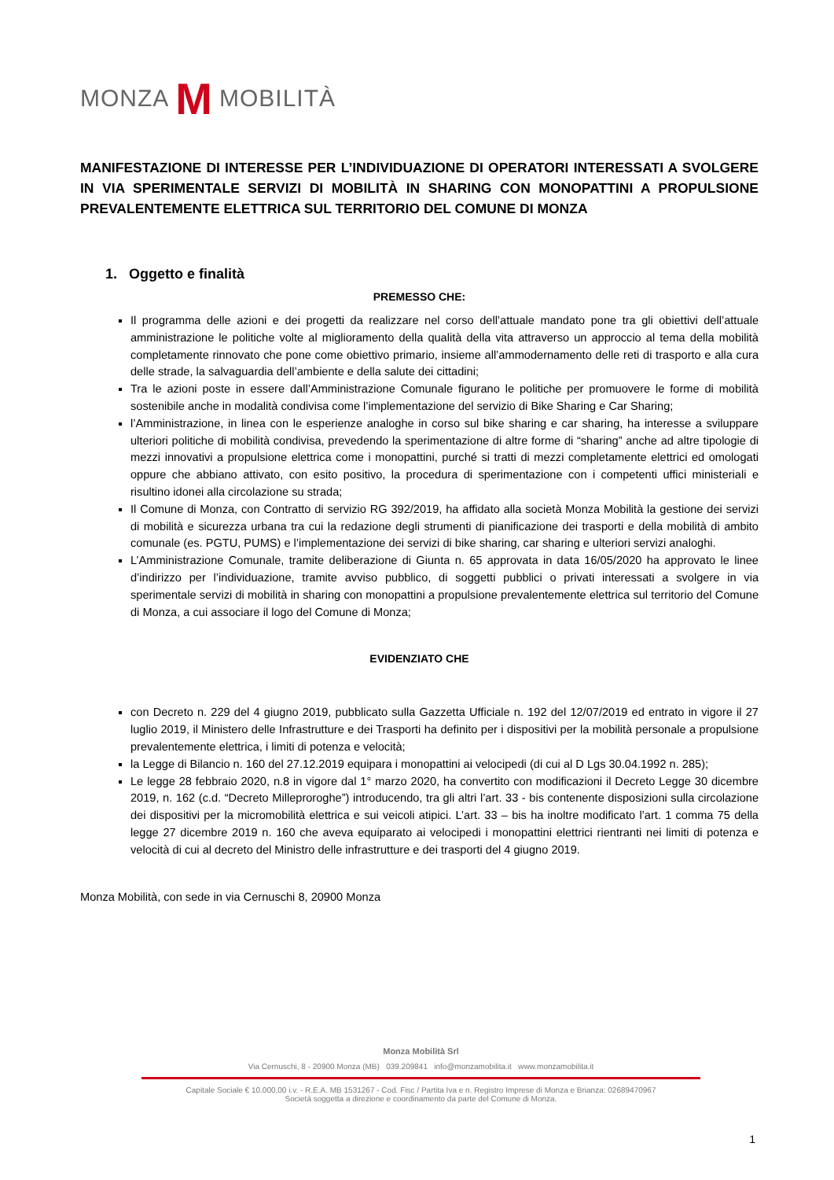MONZA M MOBILITÀ
MANIFESTAZIONE DI INTERESSE PER L’INDIVIDUAZIONE DI OPERATORI INTERESSATI A SVOLGERE IN VIA SPERIMENTALE SERVIZI DI MOBILITÀ IN SHARING CON MONOPATTINI A PROPULSIONE PREVALENTEMENTE ELETTRICA SUL TERRITORIO DEL COMUNE DI MONZA
1. Oggetto e finalità
PREMESSO CHE:
Il programma delle azioni e dei progetti da realizzare nel corso dell’attuale mandato pone tra gli obiettivi dell’attuale amministrazione le politiche volte al miglioramento della qualità della vita attraverso un approccio al tema della mobilità completamente rinnovato che pone come obiettivo primario, insieme all’ammodernamento delle reti di trasporto e alla cura delle strade, la salvaguardia dell’ambiente e della salute dei cittadini;
Tra le azioni poste in essere dall’Amministrazione Comunale figurano le politiche per promuovere le forme di mobilità sostenibile anche in modalità condivisa come l’implementazione del servizio di Bike Sharing e Car Sharing;
l’Amministrazione, in linea con le esperienze analoghe in corso sul bike sharing e car sharing, ha interesse a sviluppare ulteriori politiche di mobilità condivisa, prevedendo la sperimentazione di altre forme di “sharing” anche ad altre tipologie di mezzi innovativi a propulsione elettrica come i monopattini, purché si tratti di mezzi completamente elettrici ed omologati oppure che abbiano attivato, con esito positivo, la procedura di sperimentazione con i competenti uffici ministeriali e risultino idonei alla circolazione su strada;
Il Comune di Monza, con Contratto di servizio RG 392/2019, ha affidato alla società Monza Mobilità la gestione dei servizi di mobilità e sicurezza urbana tra cui la redazione degli strumenti di pianificazione dei trasporti e della mobilità di ambito comunale (es. PGTU, PUMS) e l’implementazione dei servizi di bike sharing, car sharing e ulteriori servizi analoghi.
L’Amministrazione Comunale, tramite deliberazione di Giunta n. 65 approvata in data 16/05/2020 ha approvato le linee d’indirizzo per l’individuazione, tramite avviso pubblico, di soggetti pubblici o privati interessati a svolgere in via sperimentale servizi di mobilità in sharing con monopattini a propulsione prevalentemente elettrica sul territorio del Comune di Monza, a cui associare il logo del Comune di Monza;
EVIDENZIATO CHE
con Decreto n. 229 del 4 giugno 2019, pubblicato sulla Gazzetta Ufficiale n. 192 del 12/07/2019 ed entrato in vigore il 27 luglio 2019, il Ministero delle Infrastrutture e dei Trasporti ha definito per i dispositivi per la mobilità personale a propulsione prevalentemente elettrica, i limiti di potenza e velocità;
la Legge di Bilancio n. 160 del 27.12.2019 equipara i monopattini ai velocipedi (di cui al D Lgs 30.04.1992 n. 285);
Le legge 28 febbraio 2020, n.8 in vigore dal 1° marzo 2020, ha convertito con modificazioni il Decreto Legge 30 dicembre 2019, n. 162 (c.d. “Decreto Milleproroghe”) introducendo, tra gli altri l’art. 33 - bis contenente disposizioni sulla circolazione dei dispositivi per la micromobilità elettrica e sui veicoli atipici. L’art. 33 – bis ha inoltre modificato l’art. 1 comma 75 della legge 27 dicembre 2019 n. 160 che aveva equiparato ai velocipedi i monopattini elettrici rientranti nei limiti di potenza e velocità di cui al decreto del Ministro delle infrastrutture e dei trasporti del 4 giugno 2019.
Monza Mobilità, con sede in via Cernuschi 8, 20900 Monza
Monza Mobilità Srl
Via Cernuschi, 8 - 20900 Monza (MB) 039.209841 info@monzamobilita.it www.monzamobilita.it
Capitale Sociale € 10.000,00 i.v. - R.E.A. MB 1531267 - Cod. Fisc / Partita Iva e n. Registro Imprese di Monza e Brianza: 02689470967
Società soggetta a direzione e coordinamento da parte del Comune di Monza.
1